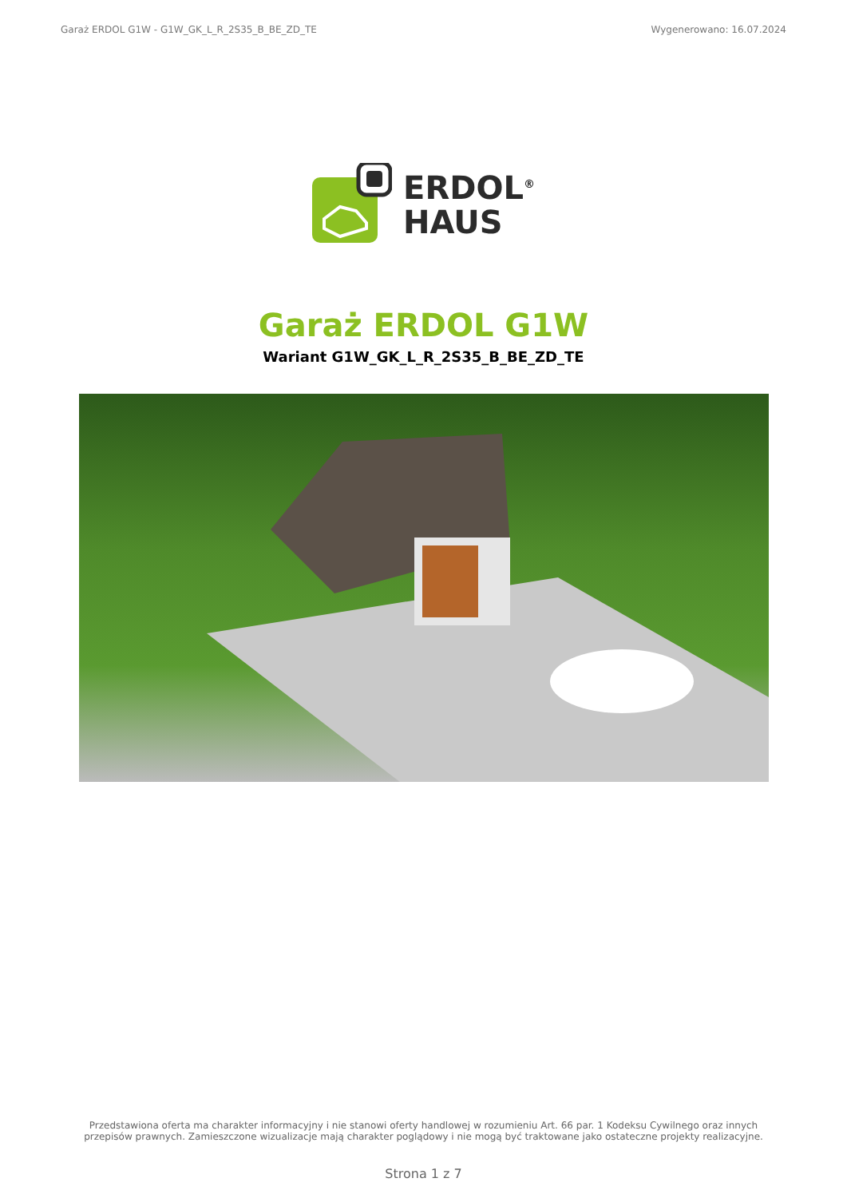Garaż ERDOL G1W - G1W_GK_L_R_2S35_B_BE_ZD_TE Wygenerowano: 16.07.2024
ERDOL<sup>®</sup>
HAUS
Garaż ERDOL G1W
Wariant G1W_GK_L_R_2S35_B_BE_ZD_TE
Przedstawiona oferta ma charakter informacyjny i nie stanowi oferty handlowej w rozumieniu Art. 66 par. 1 Kodeksu Cywilnego oraz innych przepisów prawnych. Zamieszczone wizualizacje mają charakter poglądowy i nie mogą być traktowane jako ostateczne projekty realizacyjne.
Strona 1 z 7